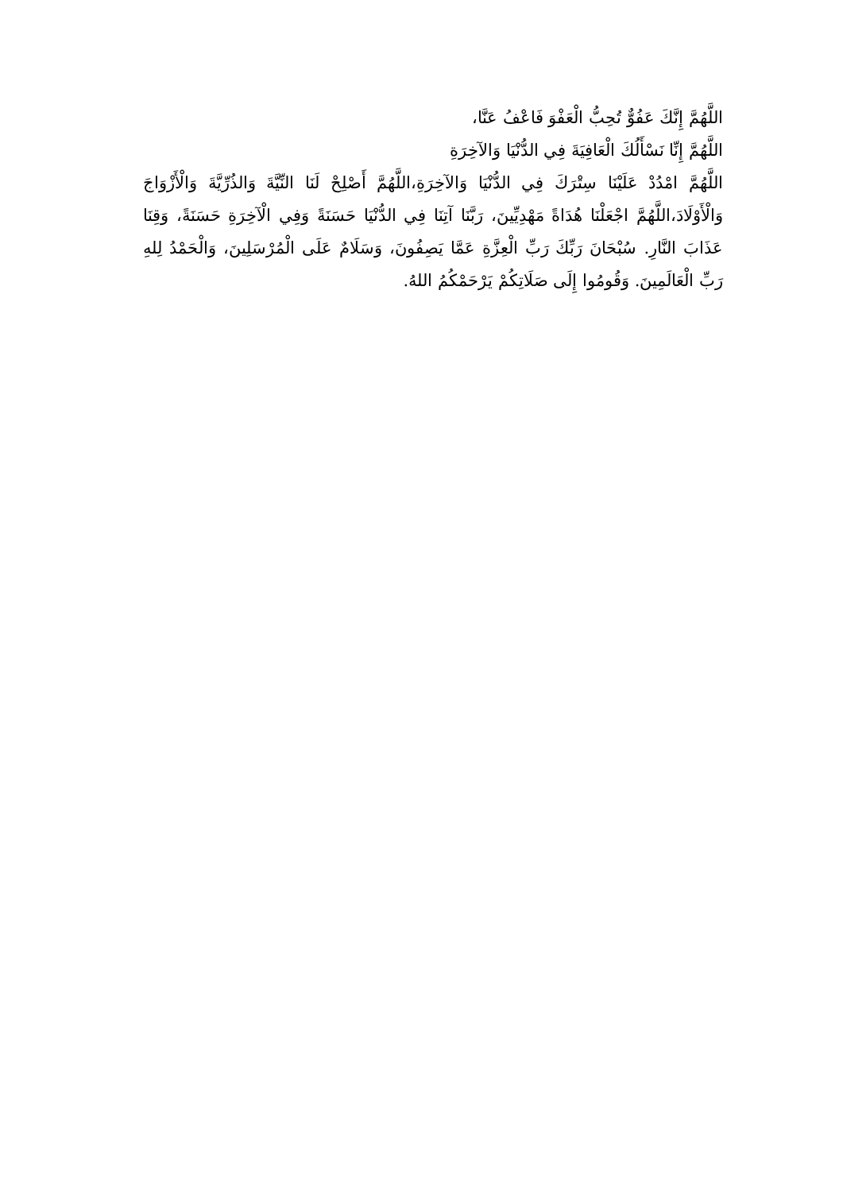اللَّهُمَّ إِنَّكَ عَفُوٌّ تُحِبُّ الْعَفْوَ فَاعْفُ عَنَّا،
اللَّهُمَّ إِنِّا نَسْأَلُكَ الْعَافِيَةَ فِي الدُّنْيَا وَالآخِرَةِ
اللَّهُمَّ امْدُدْ عَلَيْنَا سِتْرَكَ فِي الدُّنْيَا وَالآخِرَةِ،اللَّهُمَّ أَصْلِحْ لَنَا النِّيَّةَ وَالذُرِّيَّةَ وَالْأَزْوَاجَ وَالْأَوْلَادَ،اللَّهُمَّ اجْعَلْنَا هُدَاةً مَهْدِيِّينَ، رَبَّنَا آتِنَا فِي الدُّنْيَا حَسَنَةً وَفِي الْآخِرَةِ حَسَنَةً، وَقِنَا عَذَابَ النَّارِ. سُبْحَانَ رَبِّكَ رَبِّ الْعِزَّةِ عَمَّا يَصِفُونَ، وَسَلَامٌ عَلَى الْمُرْسَلِينَ، وَالْحَمْدُ لِلهِ رَبِّ الْعَالَمِينَ. وَقُومُوا إِلَى صَلَاتِكُمْ يَرْحَمْكُمُ اللهُ.